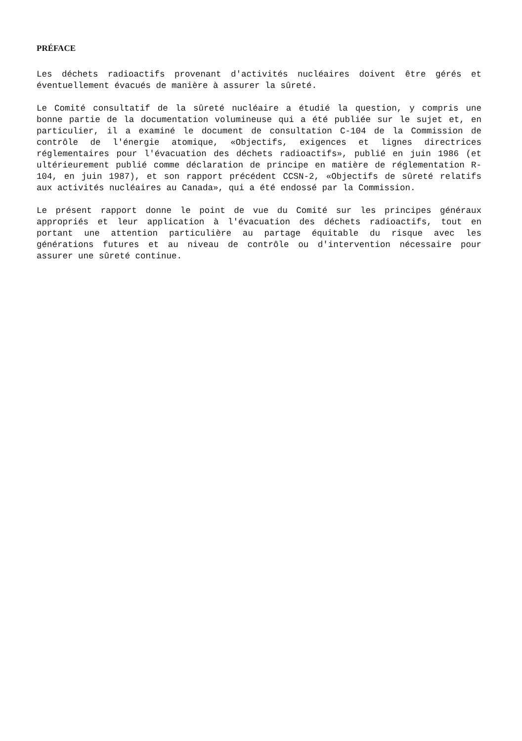PRÉFACE
Les déchets radioactifs provenant d'activités nucléaires doivent être gérés et éventuellement évacués de manière à assurer la sûreté.
Le Comité consultatif de la sûreté nucléaire a étudié la question, y compris une bonne partie de la documentation volumineuse qui a été publiée sur le sujet et, en particulier, il a examiné le document de consultation C-104 de la Commission de contrôle de l'énergie atomique, «Objectifs, exigences et lignes directrices réglementaires pour l'évacuation des déchets radioactifs», publié en juin 1986 (et ultérieurement publié comme déclaration de principe en matière de réglementation R-104, en juin 1987), et son rapport précédent CCSN-2, «Objectifs de sûreté relatifs aux activités nucléaires au Canada», qui a été endossé par la Commission.
Le présent rapport donne le point de vue du Comité sur les principes généraux appropriés et leur application à l'évacuation des déchets radioactifs, tout en portant une attention particulière au partage équitable du risque avec les générations futures et au niveau de contrôle ou d'intervention nécessaire pour assurer une sûreté continue.